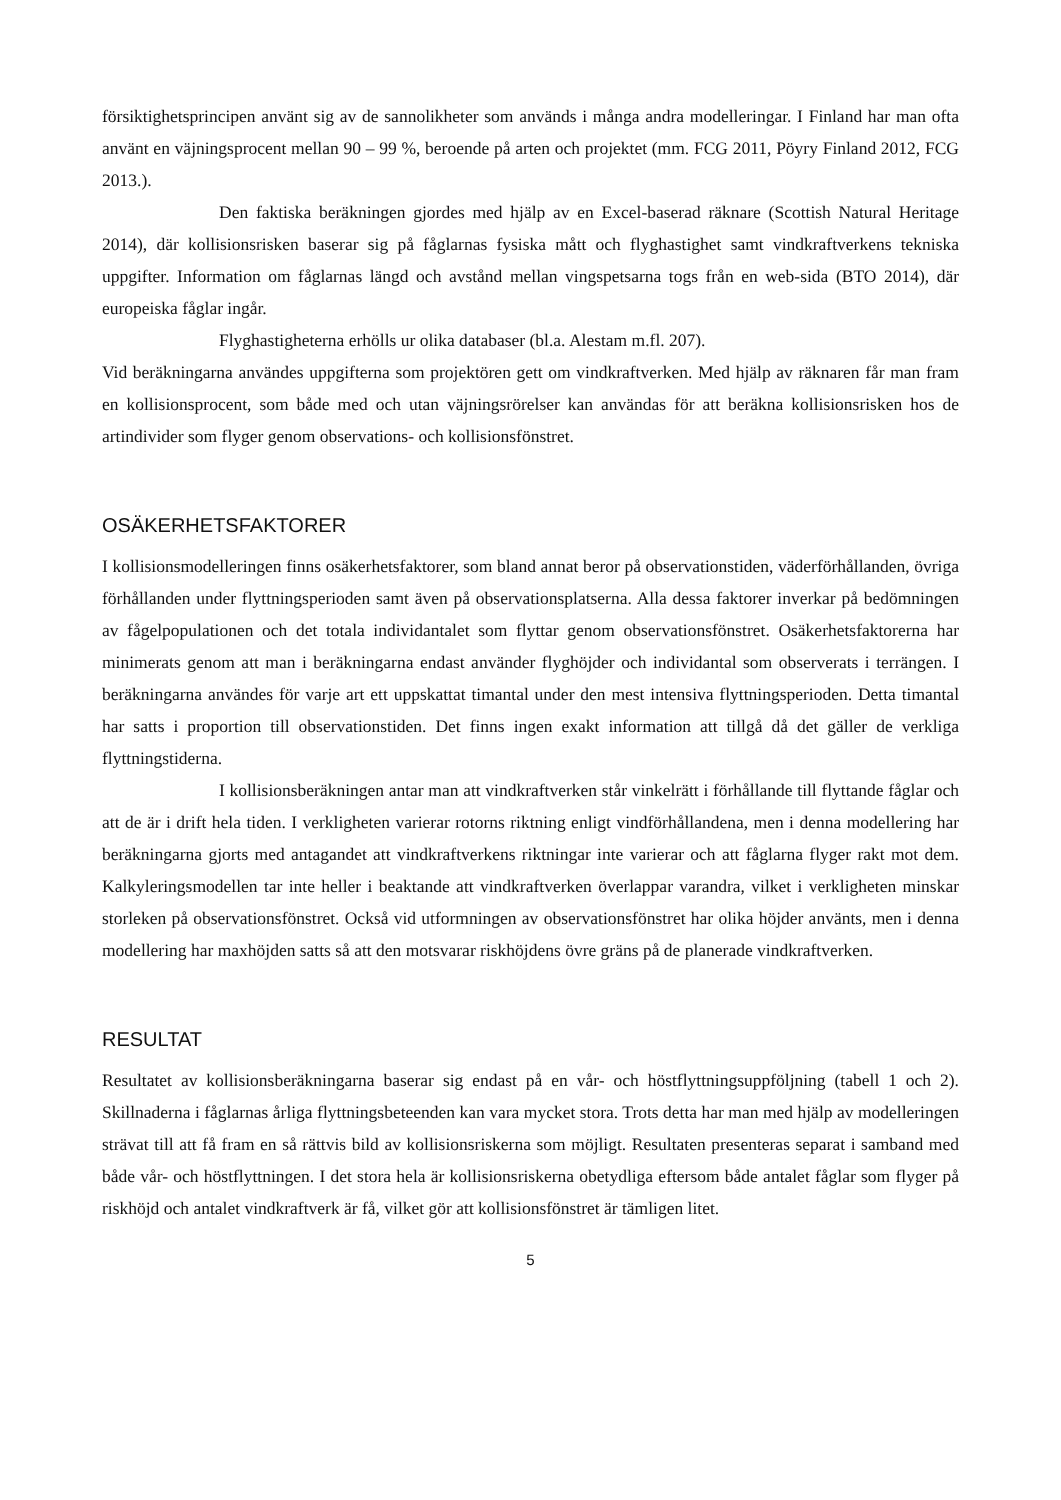försiktighetsprincipen använt sig av de sannolikheter som används i många andra modelleringar. I Finland har man ofta använt en väjningsprocent mellan 90 – 99 %, beroende på arten och projektet (mm. FCG 2011, Pöyry Finland 2012, FCG 2013.).
Den faktiska beräkningen gjordes med hjälp av en Excel-baserad räknare (Scottish Natural Heritage 2014), där kollisionsrisken baserar sig på fåglarnas fysiska mått och flyghastighet samt vindkraftverkens tekniska uppgifter. Information om fåglarnas längd och avstånd mellan vingspetsarna togs från en web-sida (BTO 2014), där europeiska fåglar ingår.
Flyghastigheterna erhölls ur olika databaser (bl.a. Alestam m.fl. 207).
Vid beräkningarna användes uppgifterna som projektören gett om vindkraftverken. Med hjälp av räknaren får man fram en kollisionsprocent, som både med och utan väjningsrörelser kan användas för att beräkna kollisionsrisken hos de artindivider som flyger genom observations- och kollisionsfönstret.
OSÄKERHETSFAKTORER
I kollisionsmodelleringen finns osäkerhetsfaktorer, som bland annat beror på observationstiden, väderförhållanden, övriga förhållanden under flyttningsperioden samt även på observationsplatserna. Alla dessa faktorer inverkar på bedömningen av fågelpopulationen och det totala individantalet som flyttar genom observationsfönstret. Osäkerhetsfaktorerna har minimerats genom att man i beräkningarna endast använder flyghöjder och individantal som observerats i terrängen. I beräkningarna användes för varje art ett uppskattat timantal under den mest intensiva flyttningsperioden. Detta timantal har satts i proportion till observationstiden. Det finns ingen exakt information att tillgå då det gäller de verkliga flyttningstiderna.
I kollisionsberäkningen antar man att vindkraftverken står vinkelrätt i förhållande till flyttande fåglar och att de är i drift hela tiden. I verkligheten varierar rotorns riktning enligt vindförhållandena, men i denna modellering har beräkningarna gjorts med antagandet att vindkraftverkens riktningar inte varierar och att fåglarna flyger rakt mot dem. Kalkyleringsmodellen tar inte heller i beaktande att vindkraftverken överlappar varandra, vilket i verkligheten minskar storleken på observationsfönstret. Också vid utformningen av observationsfönstret har olika höjder använts, men i denna modellering har maxhöjden satts så att den motsvarar riskhöjdens övre gräns på de planerade vindkraftverken.
RESULTAT
Resultatet av kollisionsberäkningarna baserar sig endast på en vår- och höstflyttningsuppföljning (tabell 1 och 2). Skillnaderna i fåglarnas årliga flyttningsbeteenden kan vara mycket stora. Trots detta har man med hjälp av modelleringen strävat till att få fram en så rättvis bild av kollisionsriskerna som möjligt. Resultaten presenteras separat i samband med både vår- och höstflyttningen. I det stora hela är kollisionsriskerna obetydliga eftersom både antalet fåglar som flyger på riskhöjd och antalet vindkraftverk är få, vilket gör att kollisionsfönstret är tämligen litet.
5